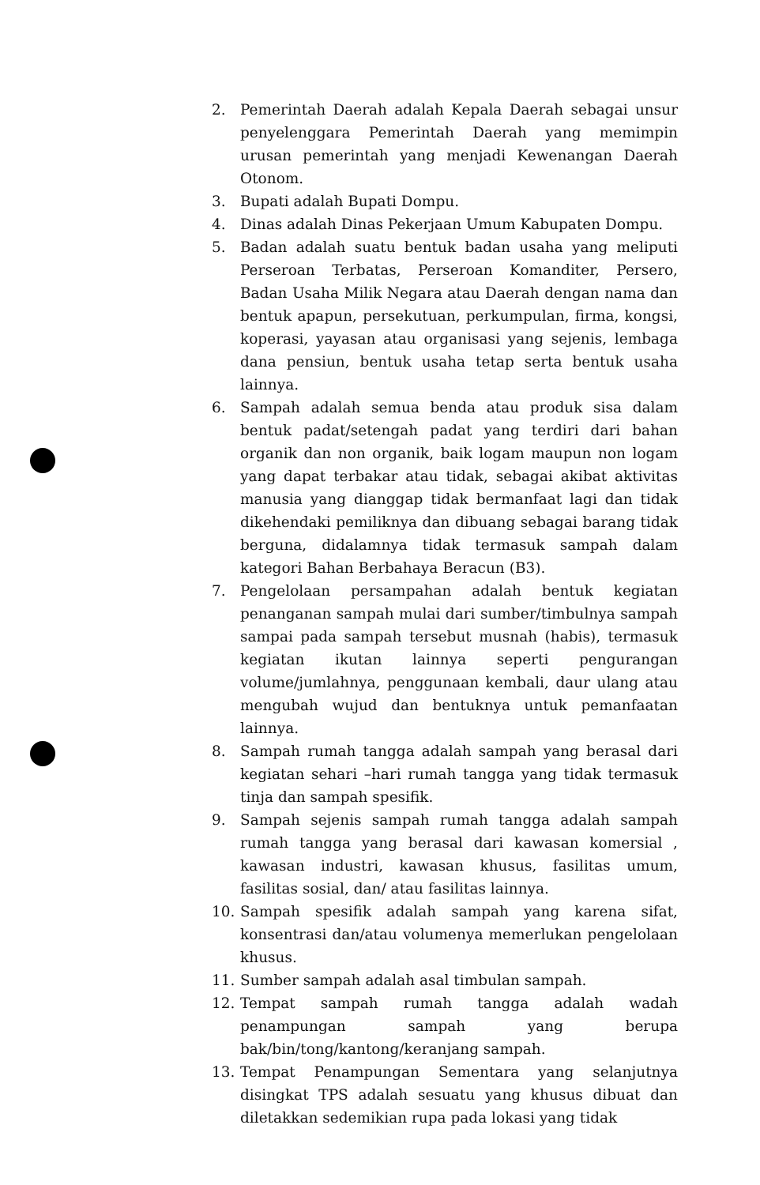2. Pemerintah Daerah adalah Kepala Daerah sebagai unsur penyelenggara Pemerintah Daerah yang memimpin urusan pemerintah yang menjadi Kewenangan Daerah Otonom.
3. Bupati adalah Bupati Dompu.
4. Dinas adalah Dinas Pekerjaan Umum Kabupaten Dompu.
5. Badan adalah suatu bentuk badan usaha yang meliputi Perseroan Terbatas, Perseroan Komanditer, Persero, Badan Usaha Milik Negara atau Daerah dengan nama dan bentuk apapun, persekutuan, perkumpulan, firma, kongsi, koperasi, yayasan atau organisasi yang sejenis, lembaga dana pensiun, bentuk usaha tetap serta bentuk usaha lainnya.
6. Sampah adalah semua benda atau produk sisa dalam bentuk padat/setengah padat yang terdiri dari bahan organik dan non organik, baik logam maupun non logam yang dapat terbakar atau tidak, sebagai akibat aktivitas manusia yang dianggap tidak bermanfaat lagi dan tidak dikehendaki pemiliknya dan dibuang sebagai barang tidak berguna, didalamnya tidak termasuk sampah dalam kategori Bahan Berbahaya Beracun (B3).
7. Pengelolaan persampahan adalah bentuk kegiatan penanganan sampah mulai dari sumber/timbulnya sampah sampai pada sampah tersebut musnah (habis), termasuk kegiatan ikutan lainnya seperti pengurangan volume/jumlahnya, penggunaan kembali, daur ulang atau mengubah wujud dan bentuknya untuk pemanfaatan lainnya.
8. Sampah rumah tangga adalah sampah yang berasal dari kegiatan sehari –hari rumah tangga yang tidak termasuk tinja dan sampah spesifik.
9. Sampah sejenis sampah rumah tangga adalah sampah rumah tangga yang berasal dari kawasan komersial , kawasan industri, kawasan khusus, fasilitas umum, fasilitas sosial, dan/ atau fasilitas lainnya.
10. Sampah spesifik adalah sampah yang karena sifat, konsentrasi dan/atau volumenya memerlukan pengelolaan khusus.
11. Sumber sampah adalah asal timbulan sampah.
12. Tempat sampah rumah tangga adalah wadah penampungan sampah yang berupa bak/bin/tong/kantong/keranjang sampah.
13. Tempat Penampungan Sementara yang selanjutnya disingkat TPS adalah sesuatu yang khusus dibuat dan diletakkan sedemikian rupa pada lokasi yang tidak